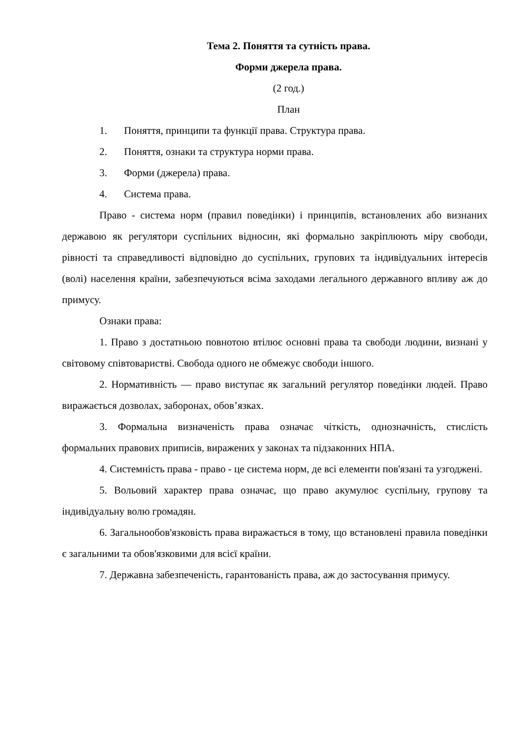Тема 2. Поняття та сутність права.
Форми джерела права.
(2 год.)
План
1. Поняття, принципи та функції права. Структура права.
2. Поняття, ознаки та структура норми права.
3. Форми (джерела) права.
4. Система права.
Право - система норм (правил поведінки) і принципів, встановлених або визнаних державою як регулятори суспільних відносин, які формально закріплюють міру свободи, рівності та справедливості відповідно до суспільних, групових та індивідуальних інтересів (волі) населення країни, забезпечуються всіма заходами легального державного впливу аж до примусу.
Ознаки права:
1. Право з достатньою повнотою втілює основні права та свободи людини, визнані у світовому співтоваристві. Свобода одного не обмежує свободи іншого.
2. Нормативність — право виступає як загальний регулятор поведінки людей. Право виражається дозволах, заборонах, обов’язках.
3. Формальна визначеність права означає чіткість, однозначність, стислість формальних правових приписів, виражених у законах та підзаконних НПА.
4. Системність права - право - це система норм, де всі елементи пов'язані та узгоджені.
5. Вольовий характер права означає, що право акумулює суспільну, групову та індивідуальну волю громадян.
6. Загальнообов'язковість права виражається в тому, що встановлені правила поведінки є загальними та обов'язковими для всієї країни.
7. Державна забезпеченість, гарантованість права, аж до застосування примусу.